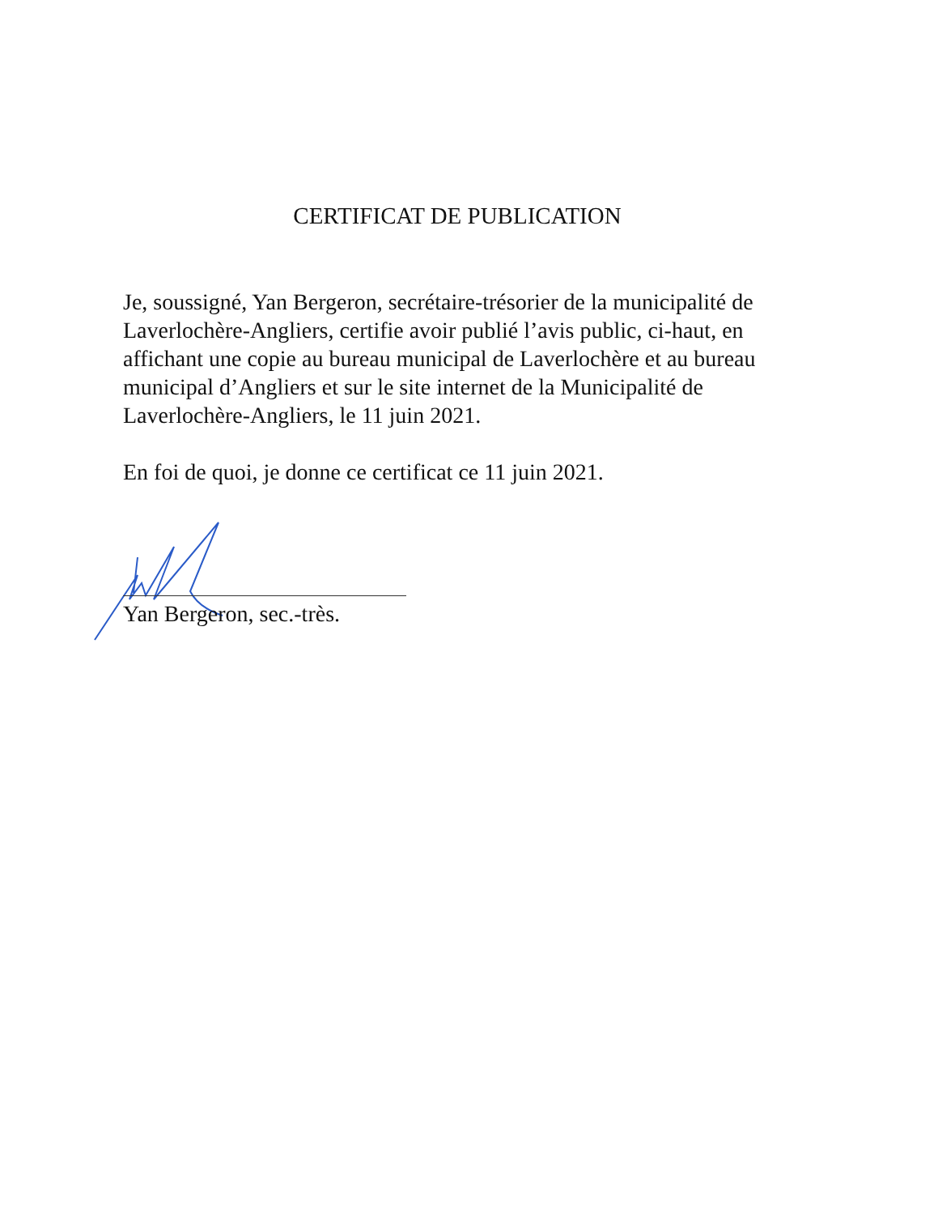CERTIFICAT DE PUBLICATION
Je, soussigné, Yan Bergeron, secrétaire-trésorier de la municipalité de Laverlochère-Angliers, certifie avoir publié l’avis public, ci-haut, en affichant une copie au bureau municipal de Laverlochère et au bureau municipal d’Angliers et sur le site internet de la Municipalité de Laverlochère-Angliers, le 11 juin 2021.
En foi de quoi, je donne ce certificat ce 11 juin 2021.
Yan Bergeron, sec.-très.